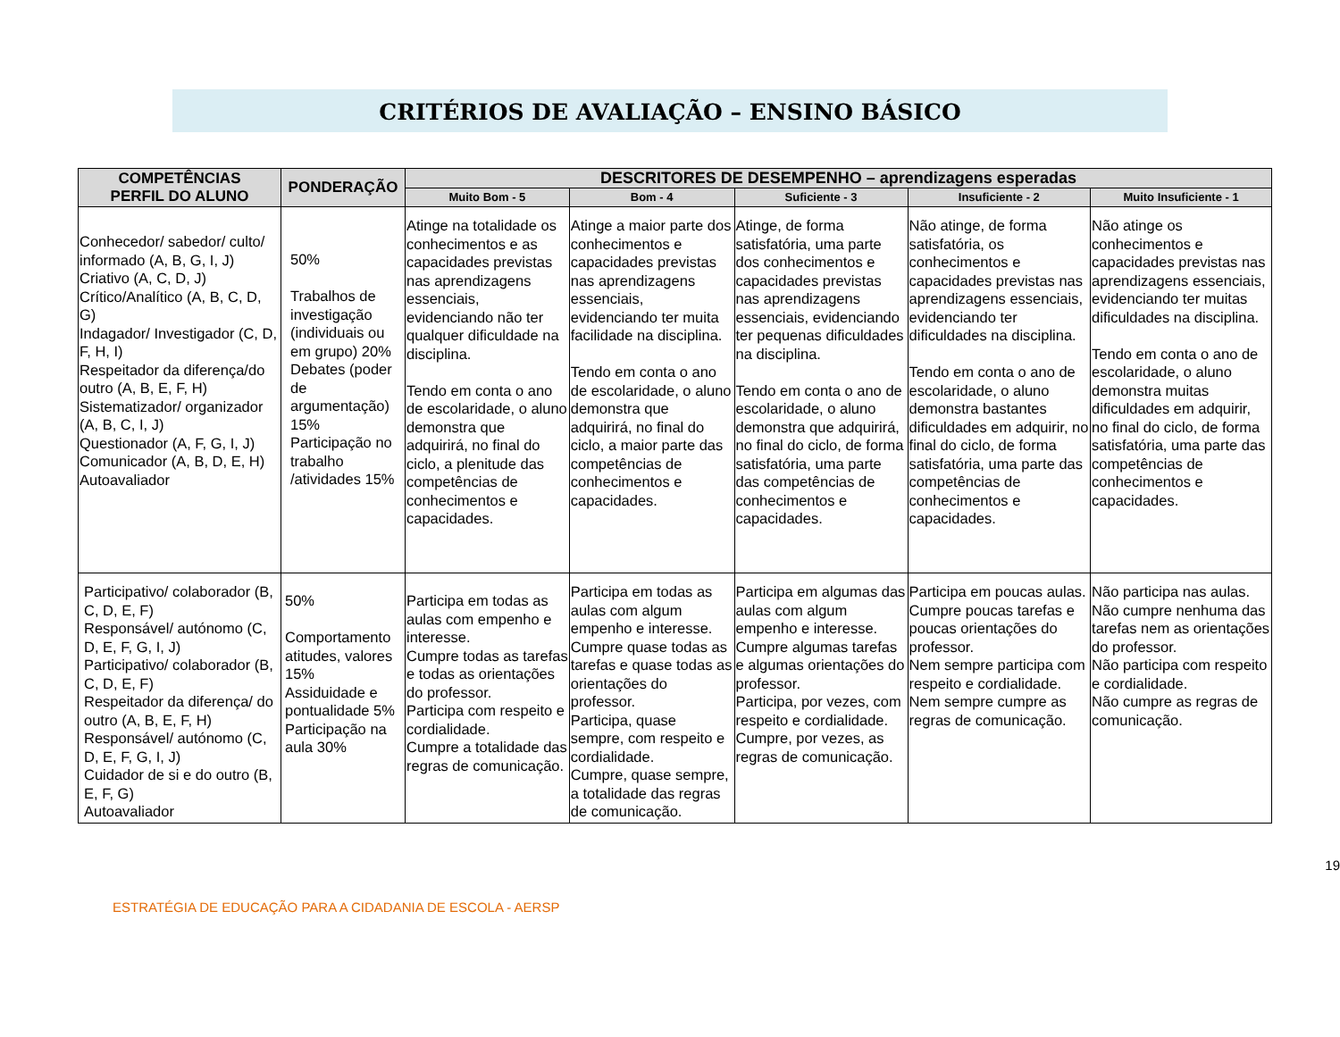CRITÉRIOS DE AVALIAÇÃO – ENSINO BÁSICO
| COMPETÊNCIAS PERFIL DO ALUNO | PONDERAÇÃO | DESCRITORES DE DESEMPENHO – aprendizagens esperadas | | | | |
| --- | --- | --- | --- | --- | --- | --- |
| | | Muito Bom - 5 | Bom - 4 | Suficiente - 3 | Insuficiente - 2 | Muito Insuficiente - 1 |
| Conhecedor/ sabedor/ culto/ informado (A, B, G, I, J) Criativo (A, C, D, J) Crítico/Analítico (A, B, C, D, G) Indagador/ Investigador (C, D, F, H, I) Respeitador da diferença/do outro (A, B, E, F, H) Sistematizador/ organizador (A, B, C, I, J) Questionador (A, F, G, I, J) Comunicador (A, B, D, E, H) Autoavaliador | 50% Trabalhos de investigação (individuais ou em grupo) 20% Debates (poder de argumentação) 15% Participação no trabalho /atividades 15% | Atinge na totalidade os conhecimentos e as capacidades previstas nas aprendizagens essenciais, evidenciando não ter qualquer dificuldade na disciplina. Tendo em conta o ano de escolaridade, o aluno demonstra que adquirirá, no final do ciclo, a plenitude das competências de conhecimentos e capacidades. | Atinge a maior parte dos conhecimentos e capacidades previstas nas aprendizagens essenciais, evidenciando ter muita facilidade na disciplina. Tendo em conta o ano de escolaridade, o aluno demonstra que adquirirá, no final do ciclo, a maior parte das competências de conhecimentos e capacidades. | Atinge, de forma satisfatória, uma parte dos conhecimentos e capacidades previstas nas aprendizagens essenciais, evidenciando ter pequenas dificuldades na disciplina. Tendo em conta o ano de escolaridade, o aluno demonstra que adquirirá, no final do ciclo, de forma satisfatória, uma parte das competências de conhecimentos e capacidades. | Não atinge, de forma satisfatória, os conhecimentos e capacidades previstas nas aprendizagens essenciais, evidenciando ter dificuldades na disciplina. Tendo em conta o ano de escolaridade, o aluno demonstra bastantes dificuldades em adquirir, no final do ciclo, de forma satisfatória, uma parte das competências de conhecimentos e capacidades. | Não atinge os conhecimentos e capacidades previstas nas aprendizagens essenciais, evidenciando ter muitas dificuldades na disciplina. Tendo em conta o ano de escolaridade, o aluno demonstra muitas dificuldades em adquirir, no final do ciclo, de forma satisfatória, uma parte das competências de conhecimentos e capacidades. |
| Participativo/ colaborador (B, C, D, E, F) Responsável/ autónomo (C, D, E, F, G, I, J) Participativo/ colaborador (B, C, D, E, F) Respeitador da diferença/ do outro (A, B, E, F, H) Responsável/ autónomo (C, D, E, F, G, I, J) Cuidador de si e do outro (B, E, F, G) Autoavaliador | 50% Comportamento atitudes, valores 15% Assiduidade e pontualidade 5% Participação na aula 30% | Participa em todas as aulas com empenho e interesse. Cumpre todas as tarefas e todas as orientações do professor. Participa com respeito e cordialidade. Cumpre a totalidade das regras de comunicação. | Participa em todas as aulas com algum empenho e interesse. Cumpre quase todas as tarefas e quase todas as orientações do professor. Participa, quase sempre, com respeito e cordialidade. Cumpre, quase sempre, a totalidade das regras de comunicação. | Participa em algumas das aulas com algum empenho e interesse. Cumpre algumas tarefas e algumas orientações do professor. Participa, por vezes, com respeito e cordialidade. Cumpre, por vezes, as regras de comunicação. | Participa em poucas aulas. Cumpre poucas tarefas e poucas orientações do professor. Nem sempre participa com respeito e cordialidade. Nem sempre cumpre as regras de comunicação. | Não participa nas aulas. Não cumpre nenhuma das tarefas nem as orientações do professor. Não participa com respeito e cordialidade. Não cumpre as regras de comunicação. |
19
ESTRATÉGIA DE EDUCAÇÃO PARA A CIDADANIA DE ESCOLA - AERSP